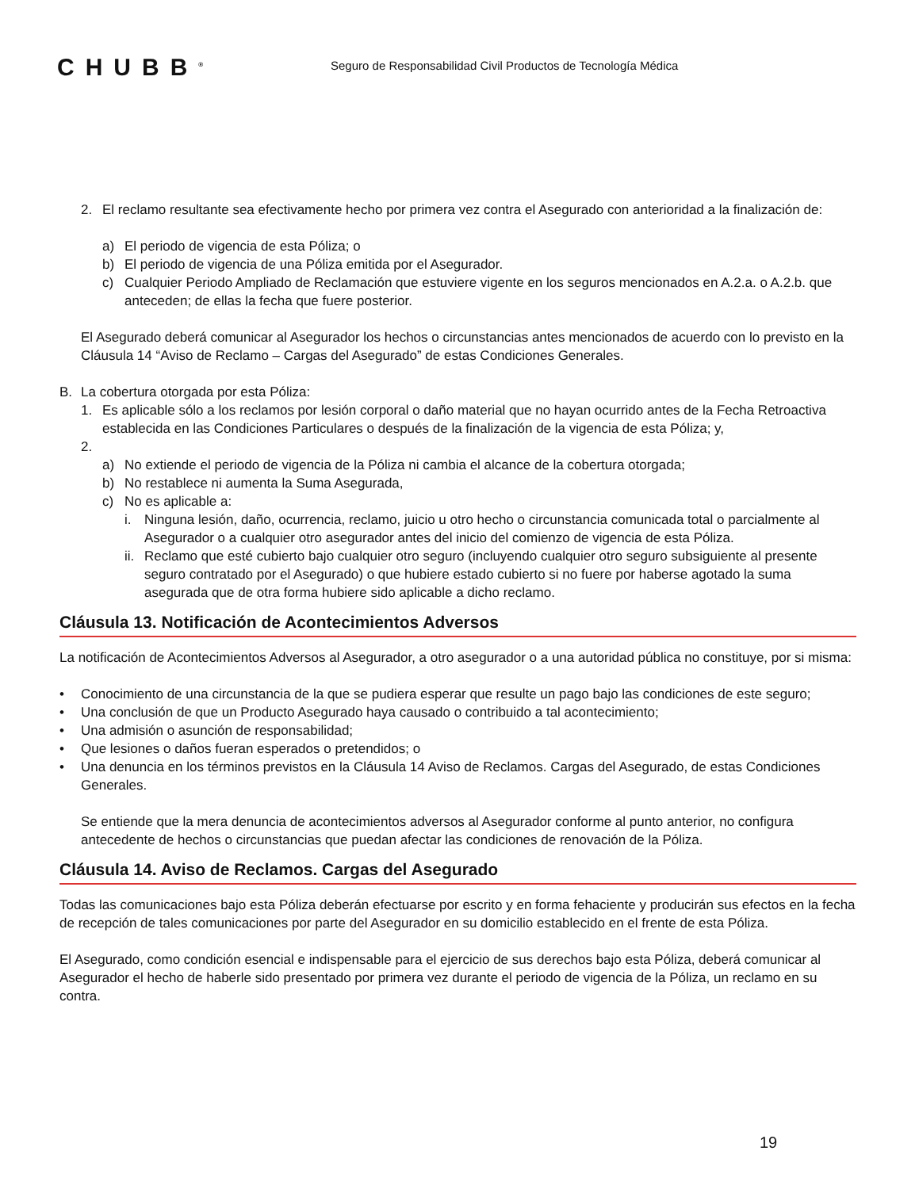CHUBB<sup>®</sup>
Seguro de Responsabilidad Civil Productos de Tecnología Médica
2. El reclamo resultante sea efectivamente hecho por primera vez contra el Asegurado con anterioridad a la finalización de:
a) El periodo de vigencia de esta Póliza; o
b) El periodo de vigencia de una Póliza emitida por el Asegurador.
c) Cualquier Periodo Ampliado de Reclamación que estuviere vigente en los seguros mencionados en A.2.a. o A.2.b. que anteceden; de ellas la fecha que fuere posterior.
El Asegurado deberá comunicar al Asegurador los hechos o circunstancias antes mencionados de acuerdo con lo previsto en la Cláusula 14 “Aviso de Reclamo – Cargas del Asegurado” de estas Condiciones Generales.
B. La cobertura otorgada por esta Póliza:
1. Es aplicable sólo a los reclamos por lesión corporal o daño material que no hayan ocurrido antes de la Fecha Retroactiva establecida en las Condiciones Particulares o después de la finalización de la vigencia de esta Póliza; y,
2.
a) No extiende el periodo de vigencia de la Póliza ni cambia el alcance de la cobertura otorgada;
b) No restablece ni aumenta la Suma Asegurada,
c) No es aplicable a:
i. Ninguna lesión, daño, ocurrencia, reclamo, juicio u otro hecho o circunstancia comunicada total o parcialmente al Asegurador o a cualquier otro asegurador antes del inicio del comienzo de vigencia de esta Póliza.
ii.
Reclamo que esté cubierto bajo cualquier otro seguro (incluyendo cualquier otro seguro subsiguiente al presente seguro contratado por el Asegurado) o que hubiere estado cubierto si no fuere por haberse agotado la suma asegurada que de otra forma hubiere sido aplicable a dicho reclamo.
Cláusula 13. Notificación de Acontecimientos Adversos
La notificación de Acontecimientos Adversos al Asegurador, a otro asegurador o a una autoridad pública no constituye, por si misma:
• Conocimiento de una circunstancia de la que se pudiera esperar que resulte un pago bajo las condiciones de este seguro;
• Una conclusión de que un Producto Asegurado haya causado o contribuido a tal acontecimiento;
• Una admisión o asunción de responsabilidad;
• Que lesiones o daños fueran esperados o pretendidos; o
• Una denuncia en los términos previstos en la Cláusula 14 Aviso de Reclamos. Cargas del Asegurado, de estas Condiciones Generales.
Se entiende que la mera denuncia de acontecimientos adversos al Asegurador conforme al punto anterior, no configura antecedente de hechos o circunstancias que puedan afectar las condiciones de renovación de la Póliza.
Cláusula 14. Aviso de Reclamos. Cargas del Asegurado
Todas las comunicaciones bajo esta Póliza deberán efectuarse por escrito y en forma fehaciente y producirán sus efectos en la fecha de recepción de tales comunicaciones por parte del Asegurador en su domicilio establecido en el frente de esta Póliza.
El Asegurado, como condición esencial e indispensable para el ejercicio de sus derechos bajo esta Póliza, deberá comunicar al Asegurador el hecho de haberle sido presentado por primera vez durante el periodo de vigencia de la Póliza, un reclamo en su contra.
19